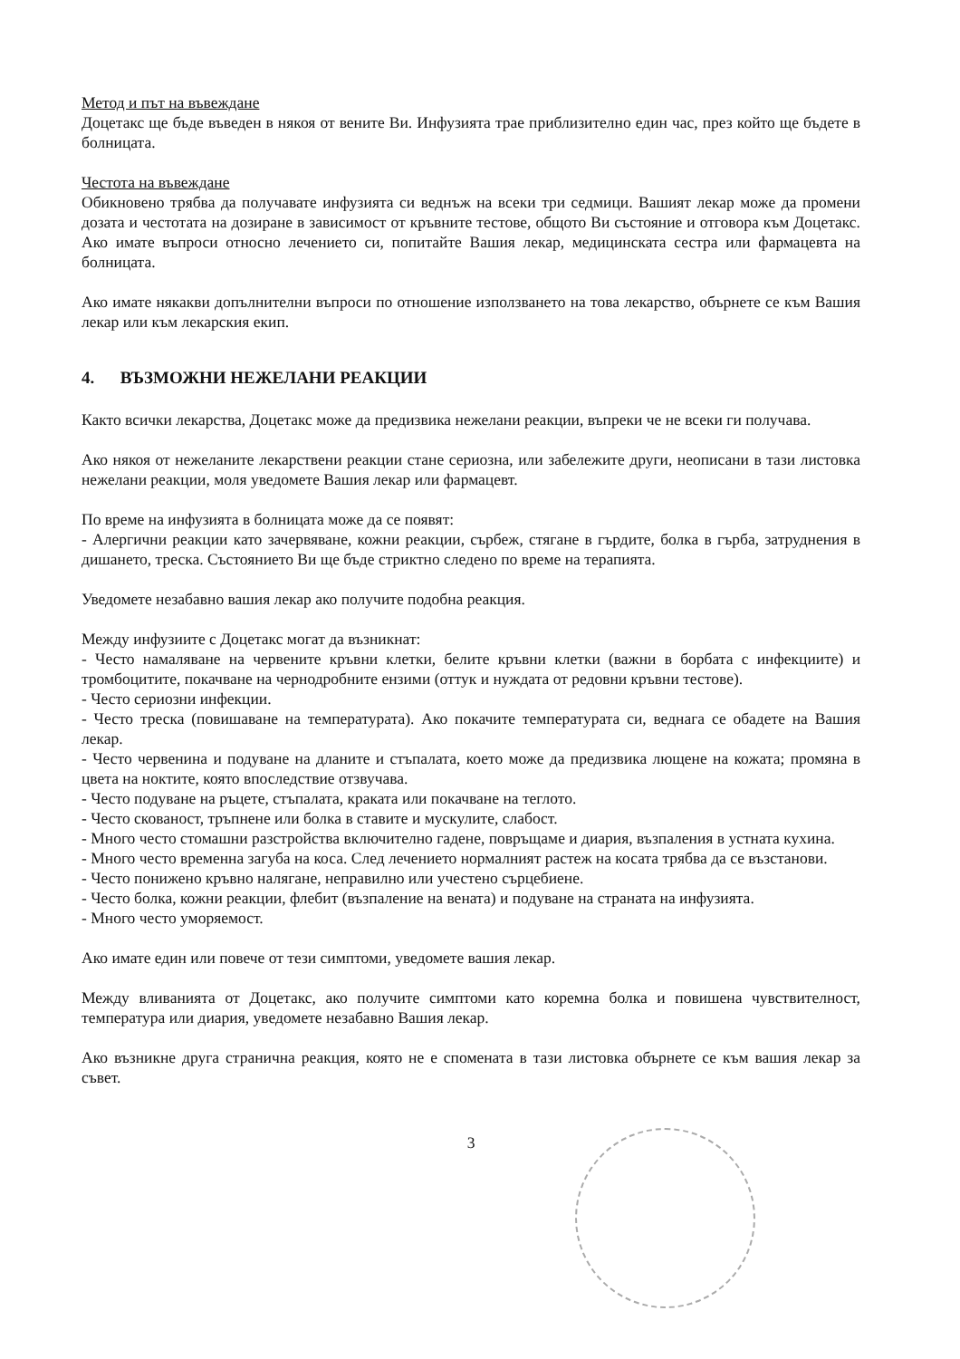Метод и път на въвеждане
Доцетакс ще бъде въведен в някоя от вените Ви. Инфузията трае приблизително един час, през който ще бъдете в болницата.
Честота на въвеждане
Обикновено трябва да получавате инфузията си веднъж на всеки три седмици. Вашият лекар може да промени дозата и честотата на дозиране в зависимост от кръвните тестове, общото Ви състояние и отговора към Доцетакс. Ако имате въпроси относно лечението си, попитайте Вашия лекар, медицинската сестра или фармацевта на болницата.
Ако имате някакви допълнителни въпроси по отношение използването на това лекарство, обърнете се към Вашия лекар или към лекарския екип.
4. ВЪЗМОЖНИ НЕЖЕЛАНИ РЕАКЦИИ
Както всички лекарства, Доцетакс може да предизвика нежелани реакции, въпреки че не всеки ги получава.
Ако някоя от нежеланите лекарствени реакции стане сериозна, или забележите други, неописани в тази листовка нежелани реакции, моля уведомете Вашия лекар или фармацевт.
По време на инфузията в болницата може да се появят:
- Алергични реакции като зачервяване, кожни реакции, сърбеж, стягане в гърдите, болка в гърба, затруднения в дишането, треска. Състоянието Ви ще бъде стриктно следено по време на терапията.
Уведомете незабавно вашия лекар ако получите подобна реакция.
Между инфузиите с Доцетакс могат да възникнат:
- Често намаляване на червените кръвни клетки, белите кръвни клетки (важни в борбата с инфекциите) и тромбоцитите, покачване на чернодробните ензими (оттук и нуждата от редовни кръвни тестове).
- Често сериозни инфекции.
- Често треска (повишаване на температурата). Ако покачите температурата си, веднага се обадете на Вашия лекар.
- Често червенина и подуване на дланите и стъпалата, което може да предизвика лющене на кожата; промяна в цвета на ноктите, която впоследствие отзвучава.
- Често подуване на ръцете, стъпалата, краката или покачване на теглото.
- Често скованост, тръпнене или болка в ставите и мускулите, слабост.
- Много често стомашни разстройства включително гадене, повръщаме и диария, възпаления в устната кухина.
- Много често временна загуба на коса. След лечението нормалният растеж на косата трябва да се възстанови.
- Често понижено кръвно налягане, неправилно или учестено сърцебиене.
- Често болка, кожни реакции, флебит (възпаление на вената) и подуване на страната на инфузията.
- Много често умoряемост.
Ако имате един или повече от тези симптоми, уведомете вашия лекар.
Между вливанията от Доцетакс, ако получите симптоми като коремна болка и повишена чувствителност, температура или диария, уведомете незабавно Вашия лекар.
Ако възникне друга странична реакция, която не е спомената в тази листовка обърнете се към вашия лекар за съвет.
3